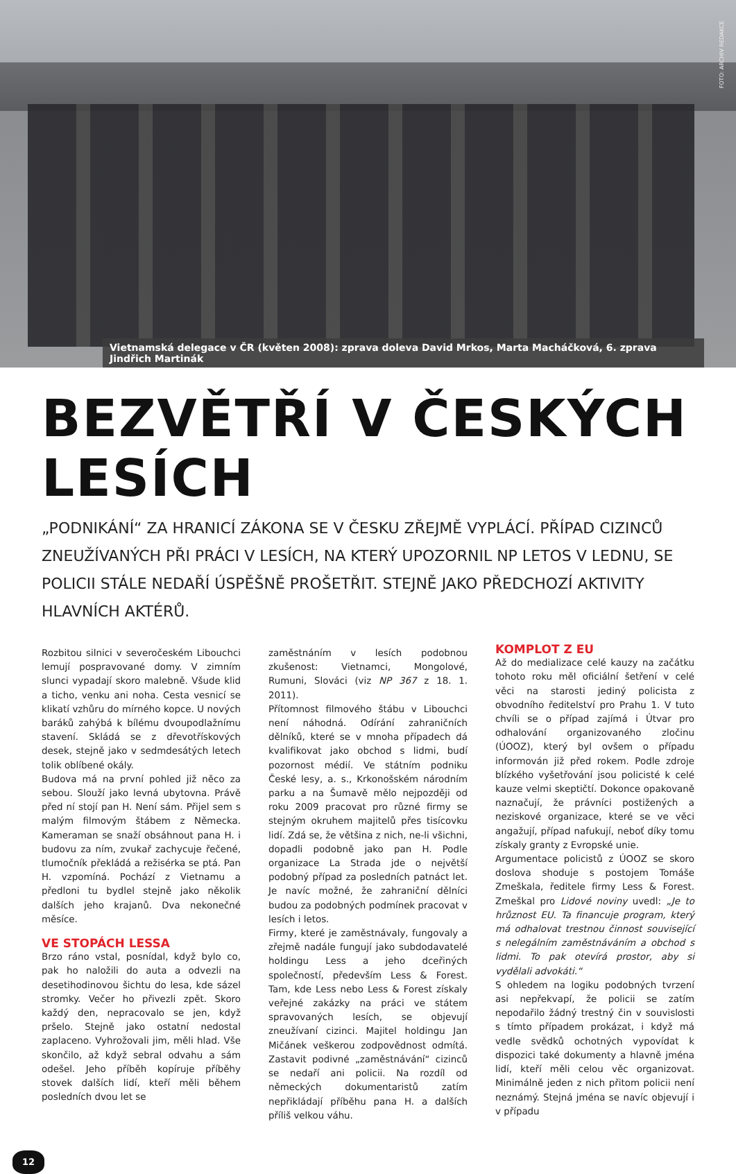FOTO: ARCHIV REDAKCE
Vietnamská delegace v ČR (květen 2008): zprava doleva David Mrkos, Marta Macháčková, 6. zprava Jindřich Martinák
BEZVĚTŘÍ V ČESKÝCH LESÍCH
„PODNIKÁNÍ“ ZA HRANICÍ ZÁKONA SE V ČESKU ZŘEJMĚ VYPLÁCÍ. PŘÍPAD CIZINCŮ ZNEUŽÍVANÝCH PŘI PRÁCI V LESÍCH, NA KTERÝ UPOZORNIL NP LETOS V LEDNU, SE POLICII STÁLE NEDAŘÍ ÚSPĚŠNĚ PROŠETŘIT. STEJNĚ JAKO PŘEDCHOZÍ AKTIVITY HLAVNÍCH AKTÉRŮ.
Rozbitou silnici v severočeském Libouchci lemují pospravované domy. V zimním slunci vypadají skoro malebně. Všude klid a ticho, venku ani noha. Cesta vesnicí se klikatí vzhůru do mírného kopce. U nových baráků zahýbá k bílému dvoupodlažnímu stavení. Skládá se z dřevotřískových desek, stejně jako v sedmdesátých letech tolik oblíbené okály.
Budova má na první pohled již něco za sebou. Slouží jako levná ubytovna. Právě před ní stojí pan H. Není sám. Přijel sem s malým filmovým štábem z Německa. Kameraman se snaží obsáhnout pana H. i budovu za ním, zvukař zachycuje řečené, tlumočník překládá a režisérka se ptá. Pan H. vzpomíná. Pochází z Vietnamu a předloni tu bydlel stejně jako několik dalších jeho krajanů. Dva nekonečné měsíce.
VE STOPÁCH LESSA
Brzo ráno vstal, posnídal, když bylo co, pak ho naložili do auta a odvezli na desetihodinovou šichtu do lesa, kde sázel stromky. Večer ho přivezli zpět. Skoro každý den, nepracovalo se jen, když pršelo. Stejně jako ostatní nedostal zaplaceno. Vyhrožovali jim, měli hlad. Vše skončilo, až když sebral odvahu a sám odešel. Jeho příběh kopíruje příběhy stovek dalších lidí, kteří měli během posledních dvou let se
zaměstnáním v lesích podobnou zkušenost: Vietnamci, Mongolové, Rumuni, Slováci (viz NP 367 z 18. 1. 2011).
Přítomnost filmového štábu v Libouchci není náhodná. Odírání zahraničních dělníků, které se v mnoha případech dá kvalifikovat jako obchod s lidmi, budí pozornost médií. Ve státním podniku České lesy, a. s., Krkonošském národním parku a na Šumavě mělo nejpozději od roku 2009 pracovat pro různé firmy se stejným okruhem majitelů přes tisícovku lidí. Zdá se, že většina z nich, ne-li všichni, dopadli podobně jako pan H. Podle organizace La Strada jde o největší podobný případ za posledních patnáct let. Je navíc možné, že zahraniční dělníci budou za podobných podmínek pracovat v lesích i letos.
Firmy, které je zaměstnávaly, fungovaly a zřejmě nadále fungují jako subdodavatelé holdingu Less a jeho dceřiných společností, především Less & Forest. Tam, kde Less nebo Less & Forest získaly veřejné zakázky na práci ve státem spravovaných lesích, se objevují zneužívaní cizinci. Majitel holdingu Jan Mičánek veškerou zodpovědnost odmítá. Zastavit podivné „zaměstnávání“ cizinců se nedaří ani policii. Na rozdíl od německých dokumentaristů zatím nepřikládají příběhu pana H. a dalších příliš velkou váhu.
KOMPLOT Z EU
Až do medializace celé kauzy na začátku tohoto roku měl oficiální šetření v celé věci na starosti jediný policista z obvodního ředitelství pro Prahu 1. V tuto chvíli se o případ zajímá i Útvar pro odhalování organizovaného zločinu (ÚOOZ), který byl ovšem o případu informován již před rokem. Podle zdroje blízkého vyšetřování jsou policisté k celé kauze velmi skeptičtí. Dokonce opakovaně naznačují, že právníci postižených a neziskové organizace, které se ve věci angažují, případ nafukují, neboť díky tomu získaly granty z Evropské unie.
Argumentace policistů z ÚOOZ se skoro doslova shoduje s postojem Tomáše Zmeškala, ředitele firmy Less & Forest. Zmeškal pro Lidové noviny uvedl: „Je to hrůznost EU. Ta financuje program, který má odhalovat trestnou činnost související s nelegálním zaměstnáváním a obchod s lidmi. To pak otevírá prostor, aby si vydělali advokáti.“
S ohledem na logiku podobných tvrzení asi nepřekvapí, že policii se zatím nepodařilo žádný trestný čin v souvislosti s tímto případem prokázat, i když má vedle svědků ochotných vypovídat k dispozici také dokumenty a hlavně jména lidí, kteří měli celou věc organizovat. Minimálně jeden z nich přitom policii není neznámý. Stejná jména se navíc objevují i v případu
12